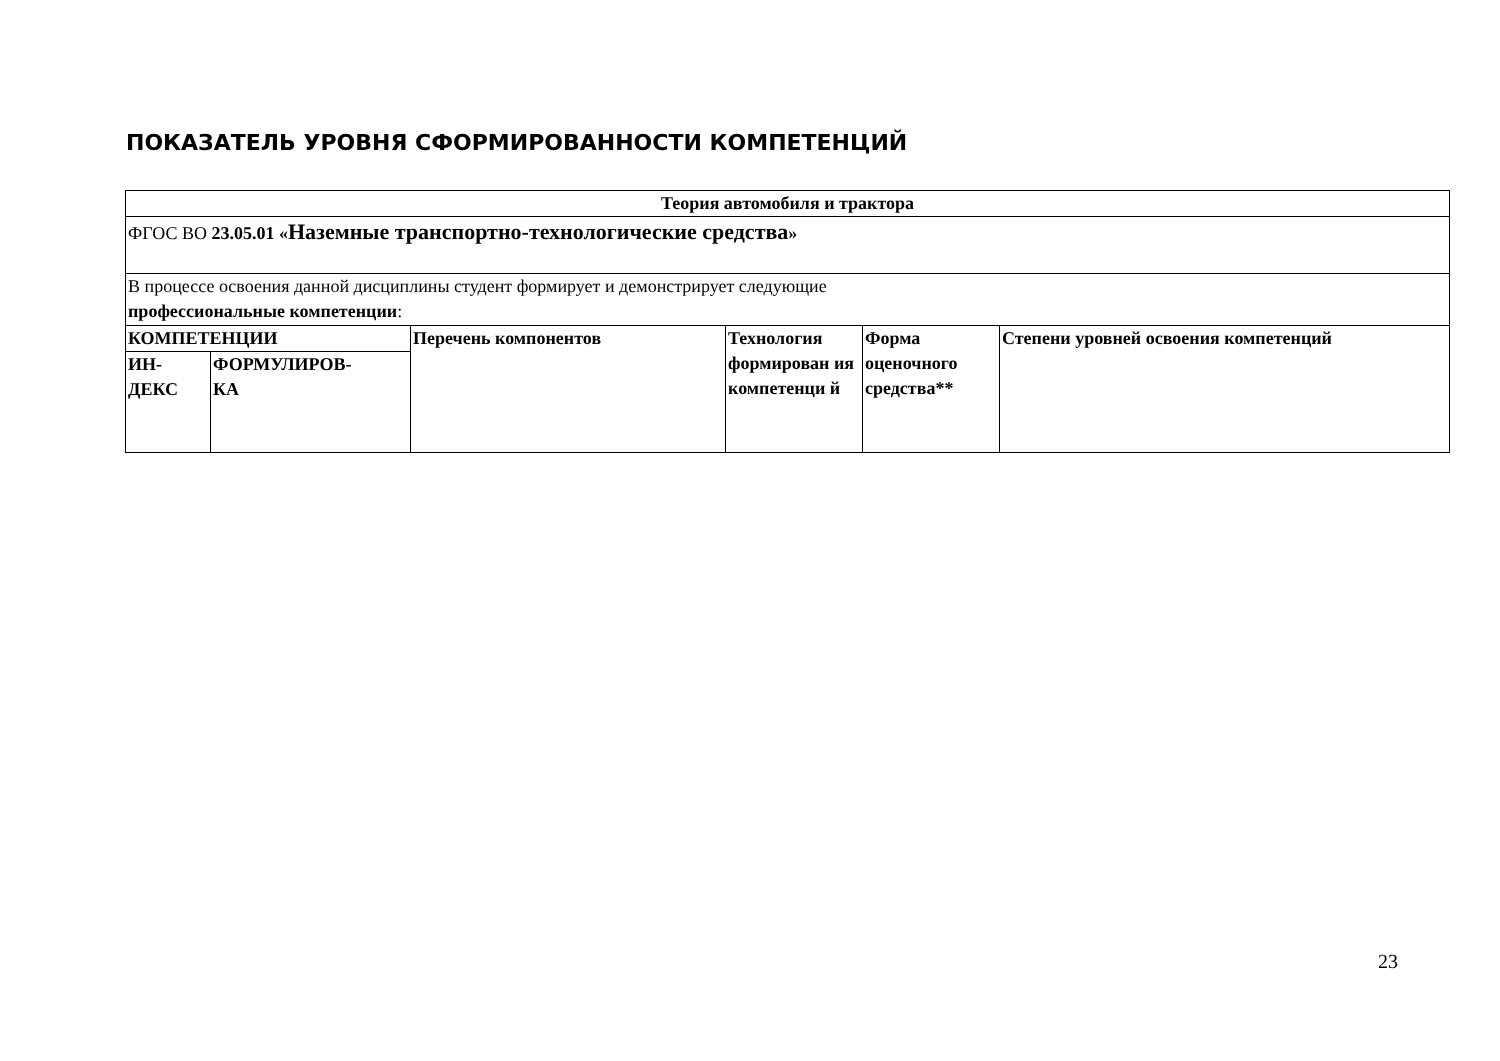ПОКАЗАТЕЛЬ УРОВНЯ СФОРМИРОВАННОСТИ КОМПЕТЕНЦИЙ
| Теория автомобиля и трактора | | | | | |
| --- | --- | --- | --- | --- | --- |
| ФГОС ВО 23.05.01 « Наземные транспортно-технологические средства » | | | | | |
| В процессе освоения данной дисциплины студент формирует и демонстрирует следующие профессиональные компетенции : | | | | | |
| КОМПЕТЕНЦИИ | | Перечень компонентов | Технология формирован ия компетенци й | Форма оценочного средства** | Степени уровней освоения компетенций |
| ИН- ДЕКС | ФОРМУЛИРОВ- КА | | | | |
23